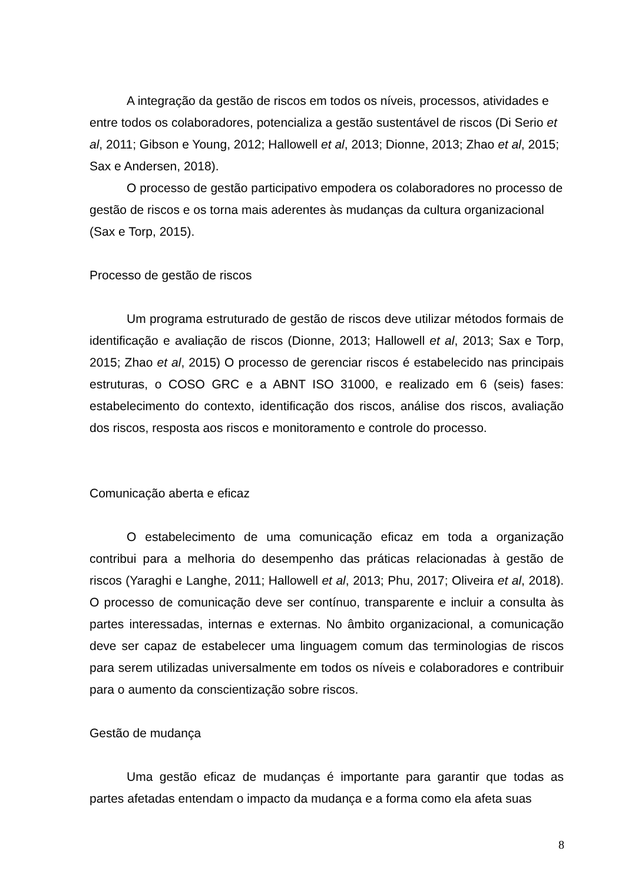A integração da gestão de riscos em todos os níveis, processos, atividades e entre todos os colaboradores, potencializa a gestão sustentável de riscos (Di Serio et al, 2011; Gibson e Young, 2012; Hallowell et al, 2013; Dionne, 2013; Zhao et al, 2015; Sax e Andersen, 2018).
O processo de gestão participativo empodera os colaboradores no processo de gestão de riscos e os torna mais aderentes às mudanças da cultura organizacional (Sax e Torp, 2015).
Processo de gestão de riscos
Um programa estruturado de gestão de riscos deve utilizar métodos formais de identificação e avaliação de riscos (Dionne, 2013; Hallowell et al, 2013; Sax e Torp, 2015; Zhao et al, 2015) O processo de gerenciar riscos é estabelecido nas principais estruturas, o COSO GRC e a ABNT ISO 31000, e realizado em 6 (seis) fases: estabelecimento do contexto, identificação dos riscos, análise dos riscos, avaliação dos riscos, resposta aos riscos e monitoramento e controle do processo.
Comunicação aberta e eficaz
O estabelecimento de uma comunicação eficaz em toda a organização contribui para a melhoria do desempenho das práticas relacionadas à gestão de riscos (Yaraghi e Langhe, 2011; Hallowell et al, 2013; Phu, 2017; Oliveira et al, 2018). O processo de comunicação deve ser contínuo, transparente e incluir a consulta às partes interessadas, internas e externas. No âmbito organizacional, a comunicação deve ser capaz de estabelecer uma linguagem comum das terminologias de riscos para serem utilizadas universalmente em todos os níveis e colaboradores e contribuir para o aumento da conscientização sobre riscos.
Gestão de mudança
Uma gestão eficaz de mudanças é importante para garantir que todas as partes afetadas entendam o impacto da mudança e a forma como ela afeta suas
8